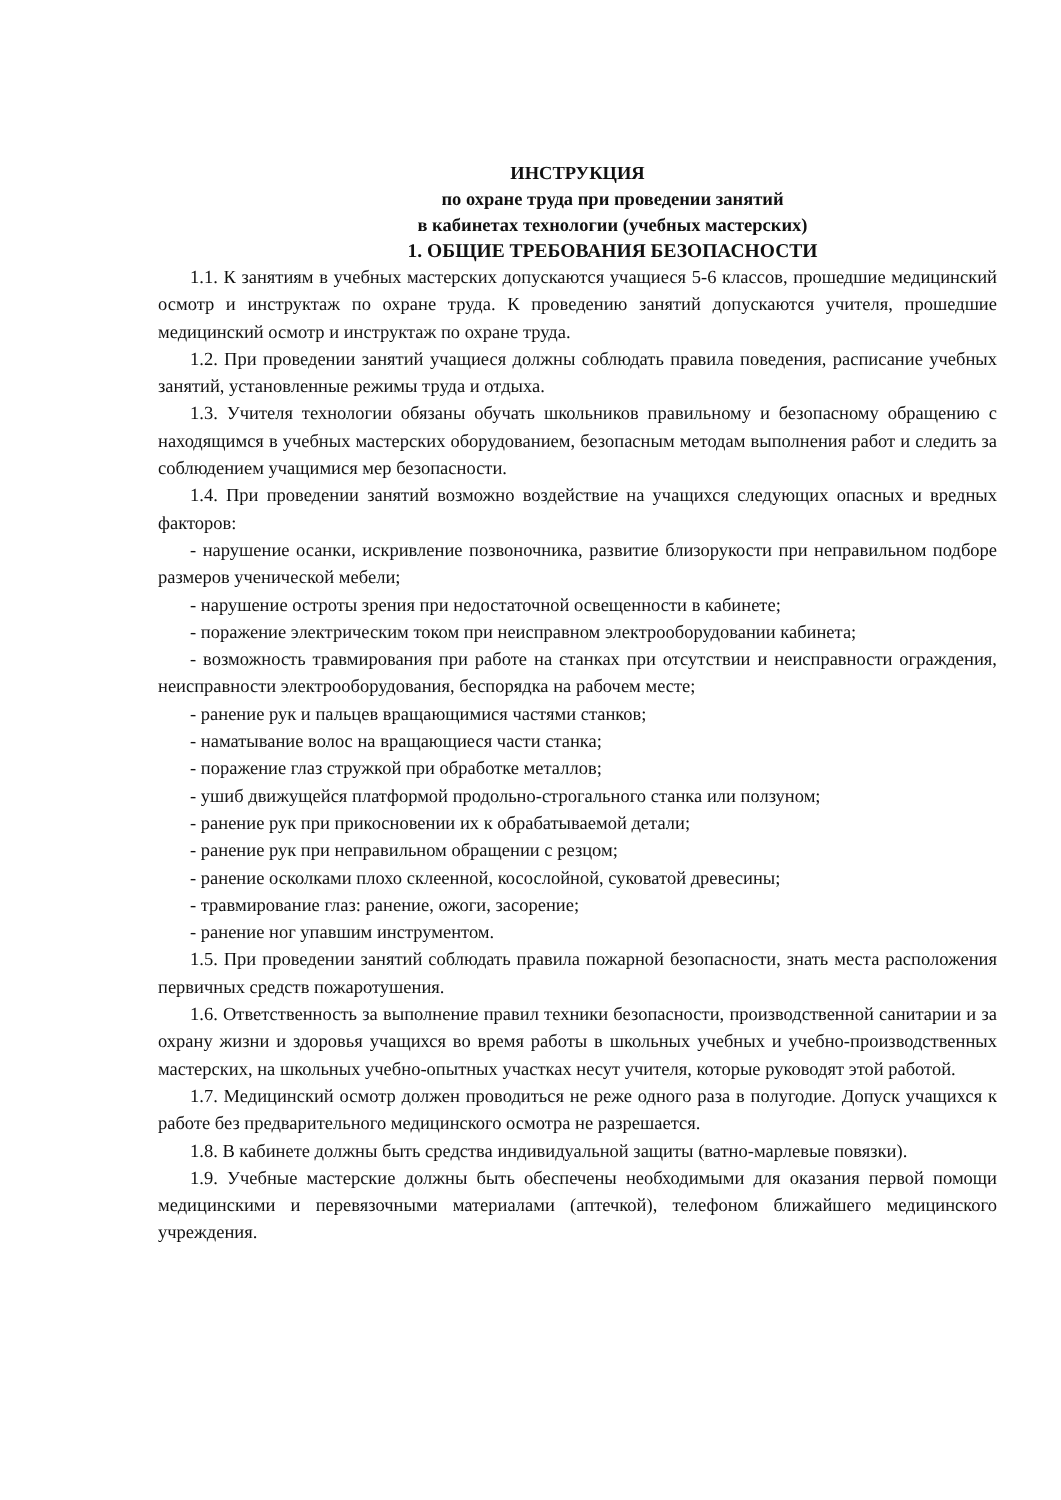ИНСТРУКЦИЯ
по охране труда при проведении занятий
в кабинетах технологии (учебных мастерских)
1. ОБЩИЕ ТРЕБОВАНИЯ БЕЗОПАСНОСТИ
1.1. К занятиям в учебных мастерских допускаются учащиеся 5-6 классов, прошедшие медицинский осмотр и инструктаж по охране труда. К проведению занятий допускаются учителя, прошедшие медицинский осмотр и инструктаж по охране труда.
1.2. При проведении занятий учащиеся должны соблюдать правила поведения, расписание учебных занятий, установленные режимы труда и отдыха.
1.3. Учителя технологии обязаны обучать школьников правильному и безопасному обращению с находящимся в учебных мастерских оборудованием, безопасным методам выполнения работ и следить за соблюдением учащимися мер безопасности.
1.4. При проведении занятий возможно воздействие на учащихся следующих опасных и вредных факторов:
- нарушение осанки, искривление позвоночника, развитие близорукости при неправильном подборе размеров ученической мебели;
- нарушение остроты зрения при недостаточной освещенности в кабинете;
- поражение электрическим током при неисправном электрооборудовании кабинета;
- возможность травмирования при работе на станках при отсутствии и неисправности ограждения, неисправности электрооборудования, беспорядка на рабочем месте;
- ранение рук и пальцев вращающимися частями станков;
- наматывание волос на вращающиеся части станка;
- поражение глаз стружкой при обработке металлов;
- ушиб движущейся платформой продольно-строгального станка или ползуном;
- ранение рук при прикосновении их к обрабатываемой детали;
- ранение рук при неправильном обращении с резцом;
- ранение осколками плохо склеенной, косослойной, суковатой древесины;
- травмирование глаз: ранение, ожоги, засорение;
- ранение ног упавшим инструментом.
1.5. При проведении занятий соблюдать правила пожарной безопасности, знать места расположения первичных средств пожаротушения.
1.6. Ответственность за выполнение правил техники безопасности, производственной санитарии и за охрану жизни и здоровья учащихся во время работы в школьных учебных и учебно-производственных мастерских, на школьных учебно-опытных участках несут учителя, которые руководят этой работой.
1.7. Медицинский осмотр должен проводиться не реже одного раза в полугодие. Допуск учащихся к работе без предварительного медицинского осмотра не разрешается.
1.8. В кабинете должны быть средства индивидуальной защиты (ватно-марлевые повязки).
1.9. Учебные мастерские должны быть обеспечены необходимыми для оказания первой помощи медицинскими и перевязочными материалами (аптечкой), телефоном ближайшего медицинского учреждения.